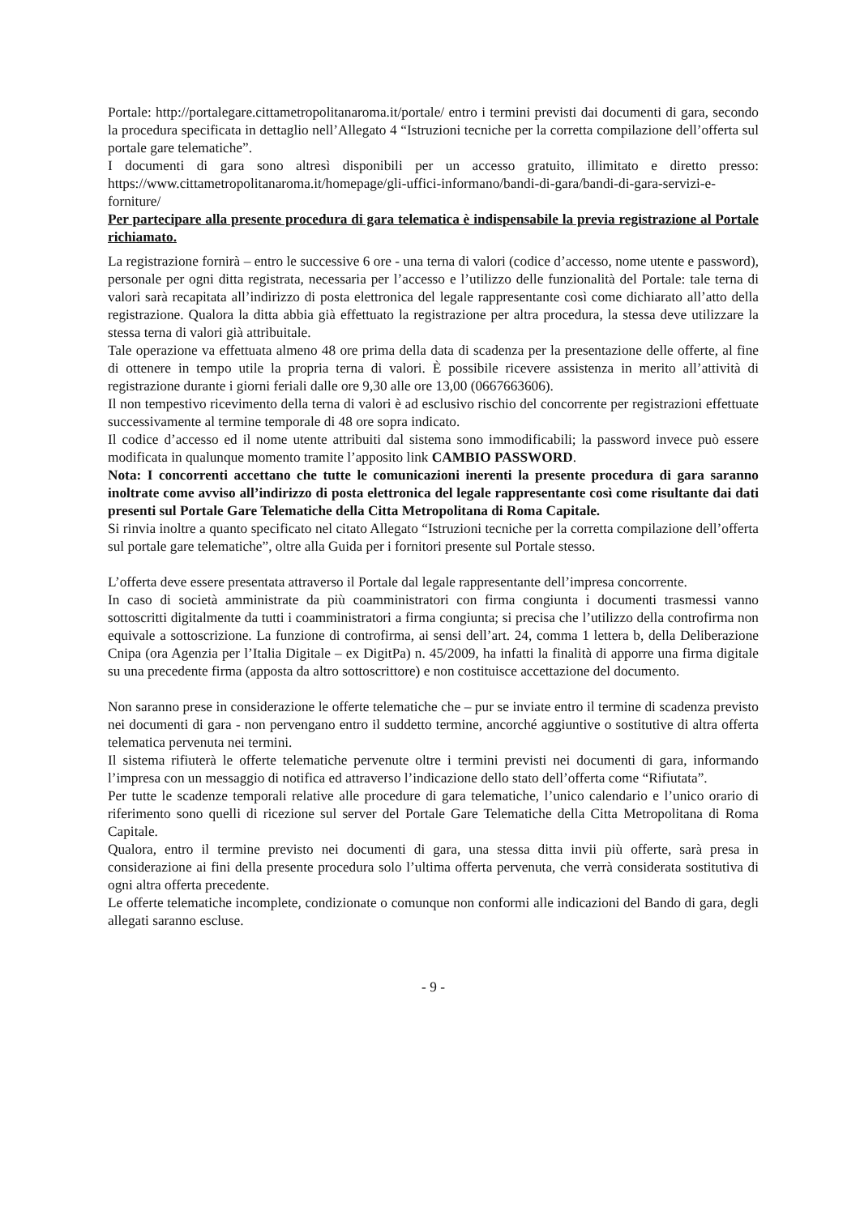Portale: http://portalegare.cittametropolitanaroma.it/portale/ entro i termini previsti dai documenti di gara, secondo la procedura specificata in dettaglio nell’Allegato 4 “Istruzioni tecniche per la corretta compilazione dell’offerta sul portale gare telematiche”.
I documenti di gara sono altresì disponibili per un accesso gratuito, illimitato e diretto presso: https://www.cittametropolitanaroma.it/homepage/gli-uffici-informano/bandi-di-gara/bandi-di-gara-servizi-e-forniture/
Per partecipare alla presente procedura di gara telematica è indispensabile la previa registrazione al Portale richiamato.
La registrazione fornirà – entro le successive 6 ore - una terna di valori (codice d’accesso, nome utente e password), personale per ogni ditta registrata, necessaria per l’accesso e l’utilizzo delle funzionalità del Portale: tale terna di valori sarà recapitata all’indirizzo di posta elettronica del legale rappresentante così come dichiarato all’atto della registrazione. Qualora la ditta abbia già effettuato la registrazione per altra procedura, la stessa deve utilizzare la stessa terna di valori già attribuitale.
Tale operazione va effettuata almeno 48 ore prima della data di scadenza per la presentazione delle offerte, al fine di ottenere in tempo utile la propria terna di valori. È possibile ricevere assistenza in merito all’attività di registrazione durante i giorni feriali dalle ore 9,30 alle ore 13,00 (0667663606).
Il non tempestivo ricevimento della terna di valori è ad esclusivo rischio del concorrente per registrazioni effettuate successivamente al termine temporale di 48 ore sopra indicato.
Il codice d’accesso ed il nome utente attribuiti dal sistema sono immodificabili; la password invece può essere modificata in qualunque momento tramite l’apposito link CAMBIO PASSWORD.
Nota: I concorrenti accettano che tutte le comunicazioni inerenti la presente procedura di gara saranno inoltrate come avviso all’indirizzo di posta elettronica del legale rappresentante così come risultante dai dati presenti sul Portale Gare Telematiche della Citta Metropolitana di Roma Capitale.
Si rinvia inoltre a quanto specificato nel citato Allegato “Istruzioni tecniche per la corretta compilazione dell’offerta sul portale gare telematiche”, oltre alla Guida per i fornitori presente sul Portale stesso.
L’offerta deve essere presentata attraverso il Portale dal legale rappresentante dell’impresa concorrente.
In caso di società amministrate da più coamministratori con firma congiunta i documenti trasmessi vanno sottoscritti digitalmente da tutti i coamministratori a firma congiunta; si precisa che l’utilizzo della controfirma non equivale a sottoscrizione. La funzione di controfirma, ai sensi dell’art. 24, comma 1 lettera b, della Deliberazione Cnipa (ora Agenzia per l’Italia Digitale – ex DigitPa) n. 45/2009, ha infatti la finalità di apporre una firma digitale su una precedente firma (apposta da altro sottoscrittore) e non costituisce accettazione del documento.
Non saranno prese in considerazione le offerte telematiche che – pur se inviate entro il termine di scadenza previsto nei documenti di gara - non pervengano entro il suddetto termine, ancorché aggiuntive o sostitutive di altra offerta telematica pervenuta nei termini.
Il sistema rifiuterà le offerte telematiche pervenute oltre i termini previsti nei documenti di gara, informando l’impresa con un messaggio di notifica ed attraverso l’indicazione dello stato dell’offerta come “Rifiutata”.
Per tutte le scadenze temporali relative alle procedure di gara telematiche, l’unico calendario e l’unico orario di riferimento sono quelli di ricezione sul server del Portale Gare Telematiche della Citta Metropolitana di Roma Capitale.
Qualora, entro il termine previsto nei documenti di gara, una stessa ditta invii più offerte, sarà presa in considerazione ai fini della presente procedura solo l’ultima offerta pervenuta, che verrà considerata sostitutiva di ogni altra offerta precedente.
Le offerte telematiche incomplete, condizionate o comunque non conformi alle indicazioni del Bando di gara, degli allegati saranno escluse.
- 9 -